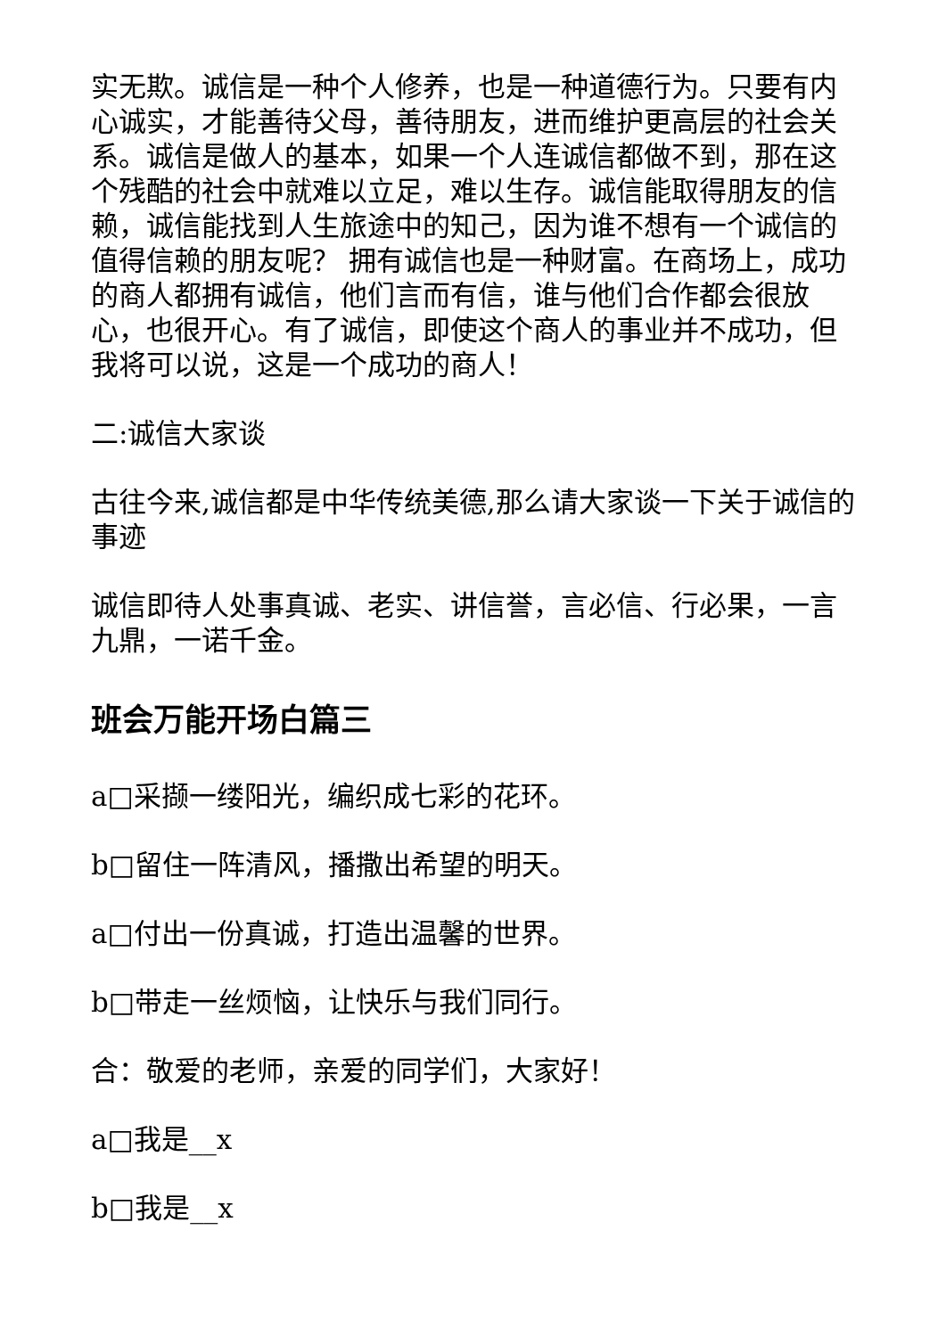实无欺。诚信是一种个人修养，也是一种道德行为。只要有内心诚实，才能善待父母，善待朋友，进而维护更高层的社会关系。诚信是做人的基本，如果一个人连诚信都做不到，那在这个残酷的社会中就难以立足，难以生存。诚信能取得朋友的信赖，诚信能找到人生旅途中的知己，因为谁不想有一个诚信的值得信赖的朋友呢？ 拥有诚信也是一种财富。在商场上，成功的商人都拥有诚信，他们言而有信，谁与他们合作都会很放心，也很开心。有了诚信，即使这个商人的事业并不成功，但我将可以说，这是一个成功的商人！
二:诚信大家谈
古往今来,诚信都是中华传统美德,那么请大家谈一下关于诚信的事迹
诚信即待人处事真诚、老实、讲信誉，言必信、行必果，一言九鼎，一诺千金。
班会万能开场白篇三
a□采撷一缕阳光，编织成七彩的花环。
b□留住一阵清风，播撒出希望的明天。
a□付出一份真诚，打造出温馨的世界。
b□带走一丝烦恼，让快乐与我们同行。
合：敬爱的老师，亲爱的同学们，大家好！
a□我是__x
b□我是__x